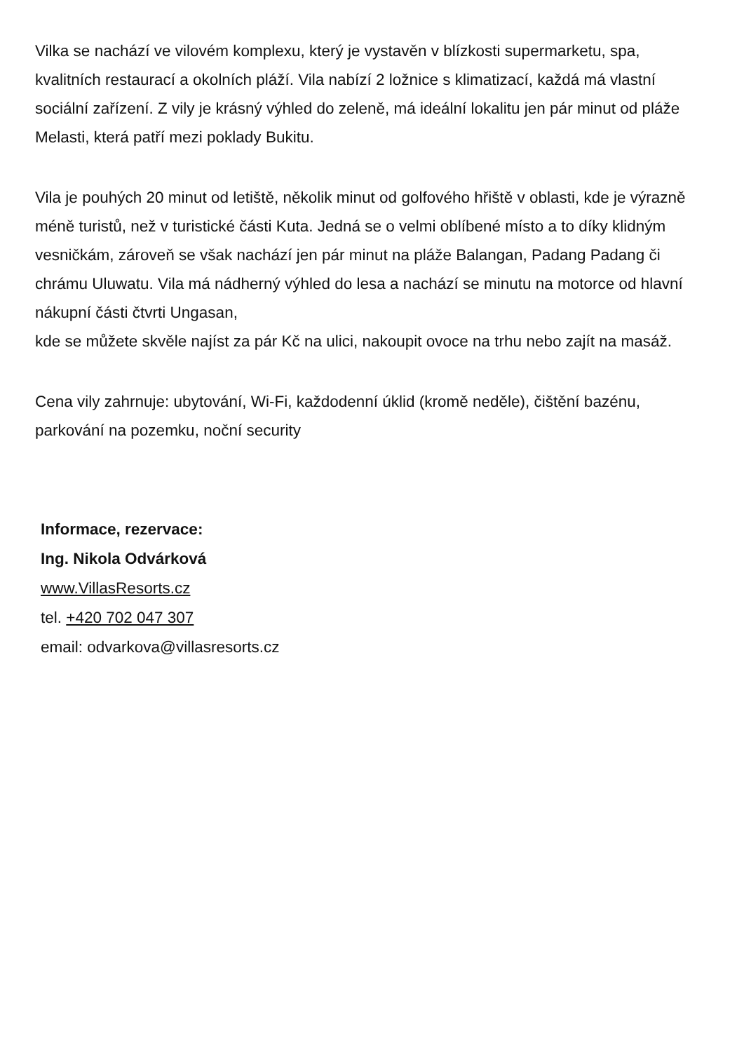Vilka se nachází ve vilovém komplexu, který je vystavěn v blízkosti supermarketu, spa, kvalitních restaurací a okolních pláží. Vila nabízí 2 ložnice s klimatizací, každá má vlastní sociální zařízení. Z vily je krásný výhled do zeleně, má ideální lokalitu jen pár minut od pláže Melasti, která patří mezi poklady Bukitu.
Vila je pouhých 20 minut od letiště, několik minut od golfového hřiště v oblasti, kde je výrazně méně turistů, než v turistické části Kuta. Jedná se o velmi oblíbené místo a to díky klidným vesničkám, zároveň se však nachází jen pár minut na pláže Balangan, Padang Padang či chrámu Uluwatu. Vila má nádherný výhled do lesa a nachází se minutu na motorce od hlavní nákupní části čtvrti Ungasan,
kde se můžete skvěle najíst za pár Kč na ulici, nakoupit ovoce na trhu nebo zajít na masáž.
Cena vily zahrnuje: ubytování, Wi-Fi, každodenní úklid (kromě neděle), čištění bazénu, parkování na pozemku, noční security
Informace, rezervace:
Ing. Nikola Odvárková
www.VillasResorts.cz
tel. +420 702 047 307
email: odvarkova@villasresorts.cz